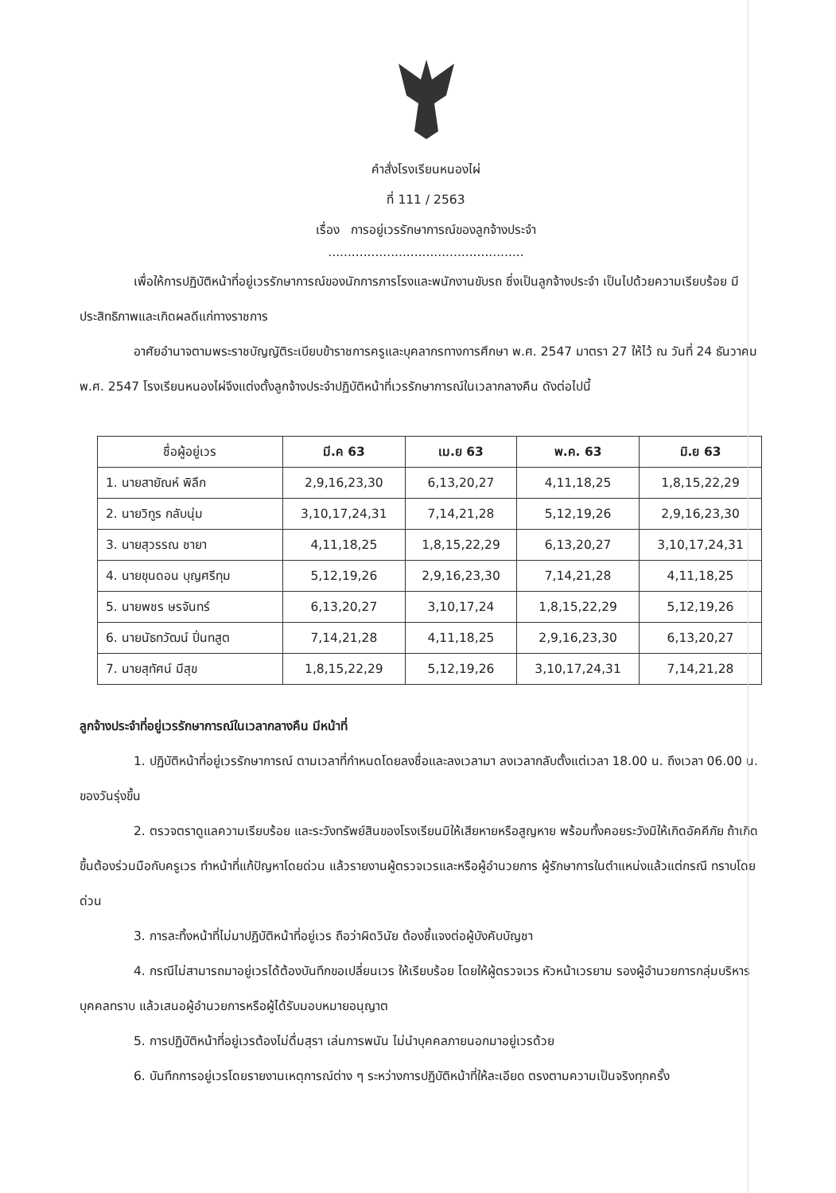คำสั่งโรงเรียนหนองไผ่
ที่ 111 / 2563
เรื่อง การอยู่เวรรักษาการณ์ของลูกจ้างประจำ
..................................................
เพื่อให้การปฏิบัติหน้าที่อยู่เวรรักษาการณ์ของนักการภารโรงและพนักงานขับรถ ซึ่งเป็นลูกจ้างประจำ เป็นไปด้วยความเรียบร้อย มีประสิทธิภาพและเกิดผลดีแก่ทางราชการ
อาศัยอำนาจตามพระราชบัญญัติระเบียบข้าราชการครูและบุคลากรทางการศึกษา พ.ศ. 2547 มาตรา 27 ให้ไว้ ณ วันที่ 24 ธันวาคม พ.ศ. 2547 โรงเรียนหนองไผ่จึงแต่งตั้งลูกจ้างประจำปฏิบัติหน้าที่เวรรักษาการณ์ในเวลากลางคืน ดังต่อไปนี้
| ชื่อผู้อยู่เวร | มี.ค 63 | เม.ย 63 | พ.ค. 63 | มิ.ย 63 |
| --- | --- | --- | --- | --- |
| 1. นายสายัณห์ พิลึก | 2,9,16,23,30 | 6,13,20,27 | 4,11,18,25 | 1,8,15,22,29 |
| 2. นายวิทูร กลับนุ่ม | 3,10,17,24,31 | 7,14,21,28 | 5,12,19,26 | 2,9,16,23,30 |
| 3. นายสุวรรณ ชายา | 4,11,18,25 | 1,8,15,22,29 | 6,13,20,27 | 3,10,17,24,31 |
| 4. นายขุนดอน บุญศรีทุม | 5,12,19,26 | 2,9,16,23,30 | 7,14,21,28 | 4,11,18,25 |
| 5. นายพชร ษรจันทร์ | 6,13,20,27 | 3,10,17,24 | 1,8,15,22,29 | 5,12,19,26 |
| 6. นายนัธทวัฒน์ ปิ่นทสูต | 7,14,21,28 | 4,11,18,25 | 2,9,16,23,30 | 6,13,20,27 |
| 7. นายสุทัศน์ มีสุข | 1,8,15,22,29 | 5,12,19,26 | 3,10,17,24,31 | 7,14,21,28 |
ลูกจ้างประจำที่อยู่เวรรักษาการณ์ในเวลากลางคืน มีหน้าที่
1. ปฏิบัติหน้าที่อยู่เวรรักษาการณ์ ตามเวลาที่กำหนดโดยลงชื่อและลงเวลามา ลงเวลากลับตั้งแต่เวลา 18.00 น. ถึงเวลา 06.00 น. ของวันรุ่งขึ้น
2. ตรวจตราดูแลความเรียบร้อย และระวังทรัพย์สินของโรงเรียนมิให้เสียหายหรือสูญหาย พร้อมทั้งคอยระวังมิให้เกิดอัคคีภัย ถ้าเกิดขึ้นต้องร่วมมือกับครูเวร ทำหน้าที่แก้ปัญหาโดยด่วน แล้วรายงานผู้ตรวจเวรและหรือผู้อำนวยการ ผู้รักษาการในตำแหน่งแล้วแต่กรณี ทราบโดยด่วน
3. การละทิ้งหน้าที่ไม่มาปฏิบัติหน้าที่อยู่เวร ถือว่าผิดวินัย ต้องชี้แจงต่อผู้บังคับบัญชา
4. กรณีไม่สามารถมาอยู่เวรได้ต้องบันทึกขอเปลี่ยนเวร ให้เรียบร้อย โดยให้ผู้ตรวจเวร หัวหน้าเวรยาม รองผู้อำนวยการกลุ่มบริหารบุคคลทราบ แล้วเสนอผู้อำนวยการหรือผู้ได้รับมอบหมายอนุญาต
5. การปฏิบัติหน้าที่อยู่เวรต้องไม่ดื่มสุรา เล่นการพนัน ไม่นำบุคคลภายนอกมาอยู่เวรด้วย
6. บันทึกการอยู่เวรโดยรายงานเหตุการณ์ต่าง ๆ ระหว่างการปฏิบัติหน้าที่ให้ละเอียด ตรงตามความเป็นจริงทุกครั้ง